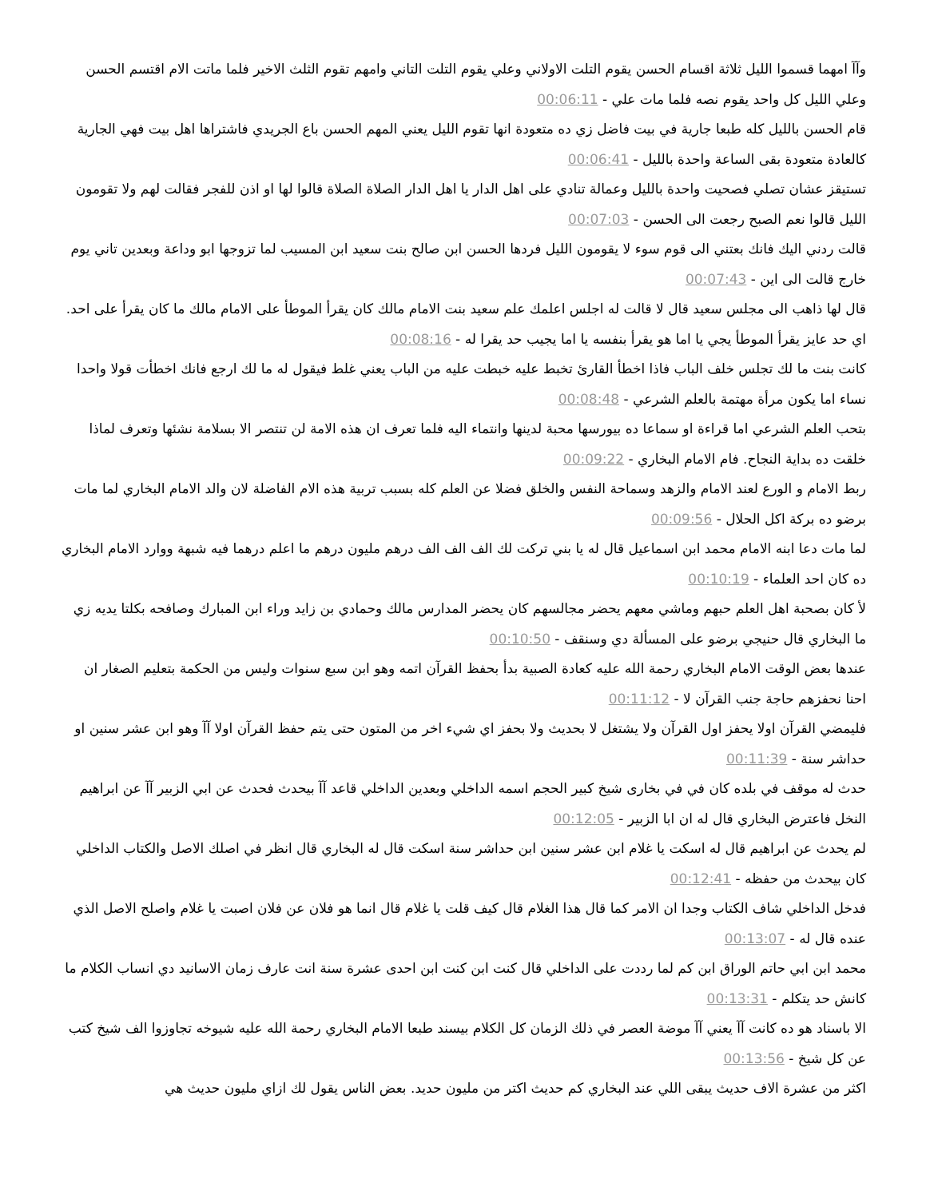وآآ امهما قسموا الليل ثلاثة اقسام الحسن يقوم التلت الاولاني وعلي يقوم التلت التاني وامهم تقوم الثلث الاخير فلما ماتت الام اقتسم الحسن وعلي الليل كل واحد يقوم نصه فلما مات علي - 00:06:11
قام الحسن بالليل كله طبعا جارية في بيت فاضل زي ده متعودة انها تقوم الليل يعني المهم الحسن باع الجريدي فاشتراها اهل بيت فهي الجارية كالعادة متعودة بقى الساعة واحدة بالليل - 00:06:41
تستيقز عشان تصلي فصحيت واحدة بالليل وعمالة تنادي على اهل الدار يا اهل الدار الصلاة الصلاة قالوا لها او اذن للفجر فقالت لهم ولا تقومون الليل قالوا نعم الصبح رجعت الى الحسن - 00:07:03
قالت ردني اليك فانك بعتني الى قوم سوء لا يقومون الليل فردها الحسن ابن صالح بنت سعيد ابن المسيب لما تزوجها ابو وداعة وبعدين تاني يوم خارج قالت الى اين - 00:07:43
قال لها ذاهب الى مجلس سعيد قال لا قالت له اجلس اعلمك علم سعيد بنت الامام مالك كان يقرأ الموطأ على الامام مالك ما كان يقرأ على احد. اي حد عايز يقرأ الموطأ يجي يا اما هو يقرأ بنفسه يا اما يجيب حد يقرا له - 00:08:16
كانت بنت ما لك تجلس خلف الباب فاذا اخطأ القارئ تخبط عليه خبطت عليه من الباب يعني غلط فيقول له ما لك ارجع فانك اخطأت قولا واحدا نساء اما يكون مرأة مهتمة بالعلم الشرعي - 00:08:48
بتحب العلم الشرعي اما قراءة او سماعا ده بيورسها محبة لدينها وانتماء اليه فلما تعرف ان هذه الامة لن تنتصر الا بسلامة نشئها وتعرف لماذا خلقت ده بداية النجاح. فام الامام البخاري - 00:09:22
ربط الامام و الورع لعند الامام والزهد وسماحة النفس والخلق فضلا عن العلم كله بسبب تربية هذه الام الفاضلة لان والد الامام البخاري لما مات برضو ده بركة اكل الحلال - 00:09:56
لما مات دعا ابنه الامام محمد ابن اسماعيل قال له يا بني تركت لك الف الف الف درهم مليون درهم ما اعلم درهما فيه شبهة ووارد الامام البخاري ده كان احد العلماء - 00:10:19
لأ كان بصحبة اهل العلم حبهم وماشي معهم يحضر مجالسهم كان يحضر المدارس مالك وحمادي بن زايد وراء ابن المبارك وصافحه بكلتا يديه زي ما البخاري قال حنيجي برضو على المسألة دي وسنقف - 00:10:50
عندها بعض الوقت الامام البخاري رحمة الله عليه كعادة الصبية بدأ بحفظ القرآن اتمه وهو ابن سبع سنوات وليس من الحكمة بتعليم الصغار ان احنا نحفزهم حاجة جنب القرآن لا - 00:11:12
فليمضي القرآن اولا يحفز اول القرآن ولا يشتغل لا بحديث ولا بحفز اي شيء اخر من المتون حتى يتم حفظ القرآن اولا آآ وهو ابن عشر سنين او حداشر سنة - 00:11:39
حدث له موقف في بلده كان في في بخارى شيخ كبير الحجم اسمه الداخلي وبعدين الداخلي قاعد آآ بيحدث فحدث عن ابي الزبير آآ عن ابراهيم النخل فاعترض البخاري قال له ان ابا الزبير - 00:12:05
لم يحدث عن ابراهيم قال له اسكت يا غلام ابن عشر سنين ابن حداشر سنة اسكت قال له البخاري قال انظر في اصلك الاصل والكتاب الداخلي كان بيحدث من حفظه - 00:12:41
فدخل الداخلي شاف الكتاب وجدا ان الامر كما قال هذا الغلام قال كيف قلت يا غلام قال انما هو فلان عن فلان اصبت يا غلام واصلح الاصل الذي عنده قال له - 00:13:07
محمد ابن ابي حاتم الوراق ابن كم لما رددت على الداخلي قال كنت ابن كنت ابن احدى عشرة سنة انت عارف زمان الاسانيد دي انساب الكلام ما كانش حد يتكلم - 00:13:31
الا باسناد هو ده كانت آآ يعني آآ موضة العصر في ذلك الزمان كل الكلام بيسند طبعا الامام البخاري رحمة الله عليه شيوخه تجاوزوا الف شيخ كتب عن كل شيخ - 00:13:56
اكثر من عشرة الاف حديث يبقى اللي عند البخاري كم حديث اكتر من مليون حديد. بعض الناس يقول لك ازاي مليون حديث هي